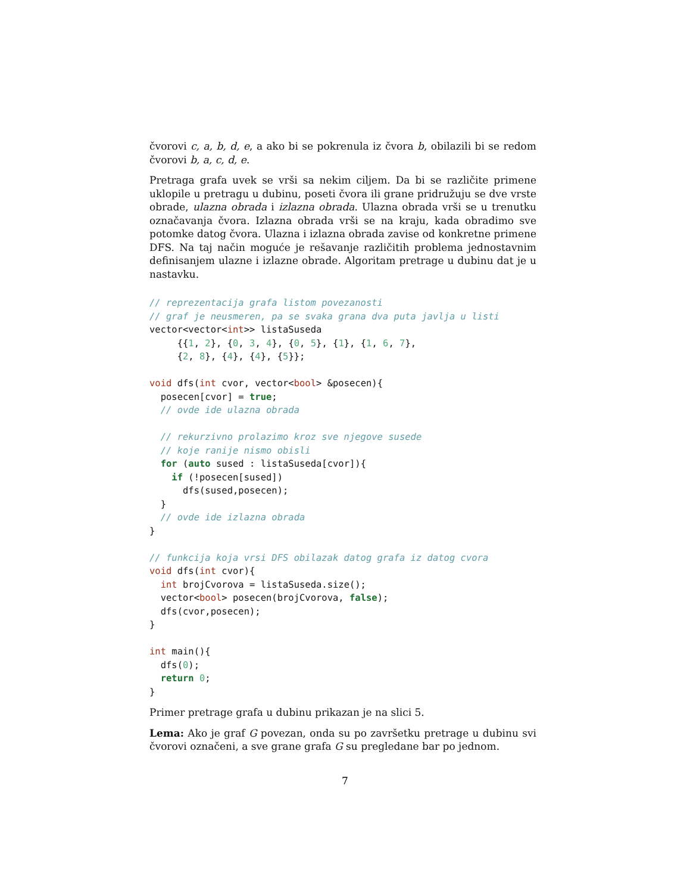čvorovi c, a, b, d, e, a ako bi se pokrenula iz čvora b, obilazili bi se redom čvorovi b, a, c, d, e.
Pretraga grafa uvek se vrši sa nekim ciljem. Da bi se različite primene uklopile u pretragu u dubinu, poseti čvora ili grane pridružuju se dve vrste obrade, ulazna obrada i izlazna obrada. Ulazna obrada vrši se u trenutku označavanja čvora. Izlazna obrada vrši se na kraju, kada obradimo sve potomke datog čvora. Ulazna i izlazna obrada zavise od konkretne primene DFS. Na taj način moguće je rešavanje različitih problema jednostavnim definisanjem ulazne i izlazne obrade. Algoritam pretrage u dubinu dat je u nastavku.
// reprezentacija grafa listom povezanosti
// graf je neusmeren, pa se svaka grana dva puta javlja u listi
vector<vector<int>> listaSuseda
     {{1, 2}, {0, 3, 4}, {0, 5}, {1}, {1, 6, 7},
     {2, 8}, {4}, {4}, {5}};

void dfs(int cvor, vector<bool> &posecen){
  posecen[cvor] = true;
  // ovde ide ulazna obrada

  // rekurzivno prolazimo kroz sve njegove susede
  // koje ranije nismo obisli
  for (auto sused : listaSuseda[cvor]){
    if (!posecen[sused])
      dfs(sused,posecen);
  }
  // ovde ide izlazna obrada
}

// funkcija koja vrsi DFS obilazak datog grafa iz datog cvora
void dfs(int cvor){
  int brojCvorova = listaSuseda.size();
  vector<bool> posecen(brojCvorova, false);
  dfs(cvor,posecen);
}

int main(){
  dfs(0);
  return 0;
}
Primer pretrage grafa u dubinu prikazan je na slici 5.
Lema: Ako je graf G povezan, onda su po završetku pretrage u dubinu svi čvorovi označeni, a sve grane grafa G su pregledane bar po jednom.
7